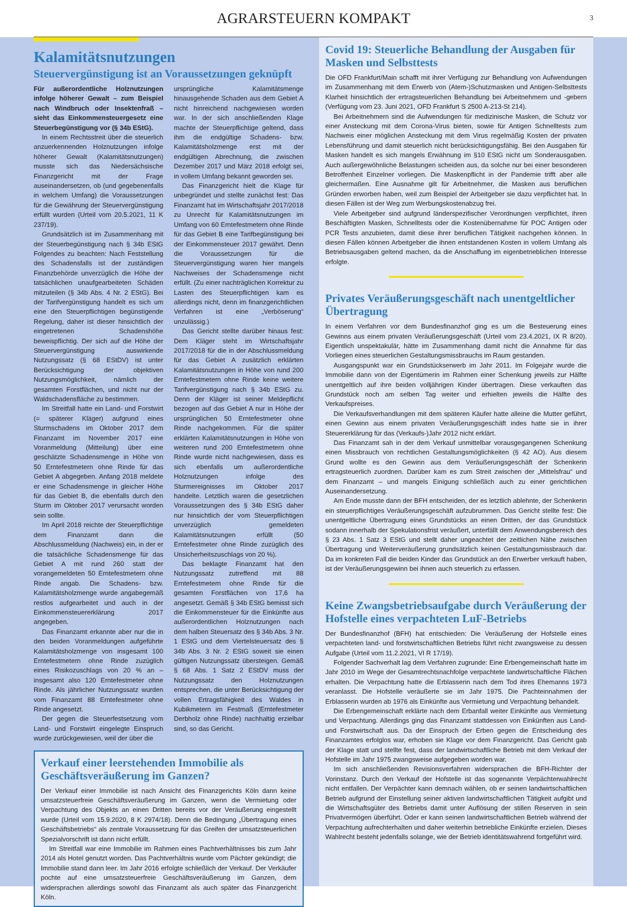AGRARSTEUERN KOMPAKT
3
Kalamitätsnutzungen
Steuervergünstigung ist an Voraussetzungen geknüpft
Für außerordentliche Holznutzungen infolge höherer Gewalt – zum Beispiel nach Windbruch oder Insektenfraß – sieht das Einkommensteuergesetz eine Steuerbegünstigung vor (§ 34b EStG).
In einem Rechtsstreit über die steuerlich anzuerkennenden Holznutzungen infolge höherer Gewalt (Kalamitätsnutzungen) musste sich das Niedersächsische Finanzgericht mit der Frage auseinandersetzen, ob (und gegebenenfalls in welchem Umfang) die Voraussetzungen für die Gewährung der Steuervergünstigung erfüllt wurden (Urteil vom 20.5.2021, 11 K 237/19).
Grundsätzlich ist im Zusammenhang mit der Steuerbegünstigung nach § 34b EStG Folgendes zu beachten: Nach Feststellung des Schadensfalls ist der zuständigen Finanzbehörde unverzüglich die Höhe der tatsächlichen unaufgearbeiteten Schäden mitzuteilen (§ 34b Abs. 4 Nr. 2 EStG). Bei der Tarifvergünstigung handelt es sich um eine den Steuerpflichtigen begünstigende Regelung, daher ist dieser hinsichtlich der eingetretenen Schadenshöhe beweispflichtig. Der sich auf die Höhe der Steuervergünstigung auswirkende Nutzungssatz (§ 68 EStDV) ist unter Berücksichtigung der objektiven Nutzungsmöglichkeit, nämlich der gesamten Forstflächen, und nicht nur der Waldschadensfläche zu bestimmen.
Im Streitfall hatte ein Land- und Forstwirt (= späterer Kläger) aufgrund eines Sturmschadens im Oktober 2017 dem Finanzamt im November 2017 eine Voranmeldung (Mitteilung) über eine geschätzte Schadensmenge in Höhe von 50 Erntefestmetern ohne Rinde für das Gebiet A abgegeben. Anfang 2018 meldete er eine Schadensmenge in gleicher Höhe für das Gebiet B, die ebenfalls durch den Sturm im Oktober 2017 verursacht worden sein sollte.
Im April 2018 reichte der Steuerpflichtige dem Finanzamt dann die Abschlussmeldung (Nachweis) ein, in der er die tatsächliche Schadensmenge für das Gebiet A mit rund 260 statt der vorangemeldeten 50 Erntefestmetern ohne Rinde angab. Die Schadens- bzw. Kalamitätsholzmenge wurde angabegemäß restlos aufgearbeitet und auch in der Einkommensteuererklärung 2017 angegeben.
Das Finanzamt erkannte aber nur die in den beiden Voranmeldungen aufgeführte Kalamitätsholzmenge von insgesamt 100 Erntefestmetern ohne Rinde zuzüglich eines Risikozuschlags von 20 % an – insgesamt also 120 Erntefestmeter ohne Rinde. Als jährlicher Nutzungssatz wurden vom Finanzamt 88 Erntefestmeter ohne Rinde angesetzt.
Der gegen die Steuerfestsetzung vom Land- und Forstwirt eingelegte Einspruch wurde zurückgewiesen, weil der über die
ursprüngliche Kalamitätsmenge hinausgehende Schaden aus dem Gebiet A nicht hinreichend nachgewiesen worden war. In der sich anschließenden Klage machte der Steuerpflichtige geltend, dass ihm die endgültige Schadens- bzw. Kalamitätsholzmenge erst mit der endgültigen Abrechnung, die zwischen Dezember 2017 und März 2018 erfolgt sei, in vollem Umfang bekannt geworden sei.
Das Finanzgericht hielt die Klage für unbegründet und stellte zunächst fest: Das Finanzamt hat im Wirtschaftsjahr 2017/2018 zu Unrecht für Kalamitätsnutzungen im Umfang von 60 Erntefestmetern ohne Rinde für das Gebiet B eine Tarifbegünstigung bei der Einkommensteuer 2017 gewährt. Denn die Voraussetzungen für die Steuervergünstigung waren hier mangels Nachweises der Schadensmenge nicht erfüllt. (Zu einer nachträglichen Korrektur zu Lasten des Steuerpflichtigen kam es allerdings nicht, denn im finanzgerichtlichen Verfahren ist eine „Verböserung“ unzulässig.)
Das Gericht stellte darüber hinaus fest: Dem Kläger steht im Wirtschaftsjahr 2017/2018 für die in der Abschlussmeldung für das Gebiet A zusätzlich erklärten Kalamitätsnutzungen in Höhe von rund 200 Erntefestmetern ohne Rinde keine weitere Tarifvergünstigung nach § 34b EStG zu. Denn der Kläger ist seiner Meldepflicht bezogen auf das Gebiet A nur in Höhe der ursprünglichen 50 Erntefestmeter ohne Rinde nachgekommen. Für die später erklärten Kalamitätsnutzungen in Höhe von weiteren rund 200 Erntefestmetern ohne Rinde wurde nicht nachgewiesen, dass es sich ebenfalls um außerordentliche Holznutzungen infolge des Sturmereignisses im Oktober 2017 handelte. Letztlich waren die gesetzlichen Voraussetzungen des § 34b EStG daher nur hinsichtlich der vom Steuerpflichtigen unverzüglich gemeldeten Kalamitätsnutzungen erfüllt (50 Erntefestmeter ohne Rinde zuzüglich des Unsicherheitszuschlags von 20 %).
Das beklagte Finanzamt hat den Nutzungssatz zutreffend mit 88 Erntefestmetern ohne Rinde für die gesamten Forstflächen von 17,6 ha angesetzt. Gemäß § 34b EStG bemisst sich die Einkommensteuer für die Einkünfte aus außerordentlichen Holznutzungen nach dem halben Steuersatz des § 34b Abs. 3 Nr. 1 EStG und dem Viertelsteuersatz des § 34b Abs. 3 Nr. 2 EStG soweit sie einen gültigen Nutzungssatz übersteigen. Gemäß § 68 Abs. 1 Satz 2 EStDV muss der Nutzungssatz den Holznutzungen entsprechen, die unter Berücksichtigung der vollen Ertragsfähigkeit des Waldes in Kubikmetern im Festmaß (Erntefestmeter Derbholz ohne Rinde) nachhaltig erzielbar sind, so das Gericht.
Verkauf einer leerstehenden Immobilie als Geschäftsveräußerung im Ganzen?
Der Verkauf einer Immobilie ist nach Ansicht des Finanzgerichts Köln dann keine umsatzsteuerfreie Geschäftsveräußerung im Ganzen, wenn die Vermietung oder Verpachtung des Objekts an einen Dritten bereits vor der Veräußerung eingestellt wurde (Urteil vom 15.9.2020, 8 K 2974/18). Denn die Bedingung „Übertragung eines Geschäftsbetriebs“ als zentrale Voraussetzung für das Greifen der umsatzsteuerlichen Spezialvorschrift ist dann nicht erfüllt.
Im Streitfall war eine Immobilie im Rahmen eines Pachtverhältnisses bis zum Jahr 2014 als Hotel genutzt worden. Das Pachtverhältnis wurde vom Pächter gekündigt; die Immobilie stand dann leer. Im Jahr 2016 erfolgte schließlich der Verkauf. Der Verkäufer pochte auf eine umsatzsteuerfreie Geschäftsveräußerung im Ganzen, dem widersprachen allerdings sowohl das Finanzamt als auch später das Finanzgericht Köln.
Covid 19: Steuerliche Behandlung der Ausgaben für Masken und Selbsttests
Die OFD Frankfurt/Main schafft mit ihrer Verfügung zur Behandlung von Aufwendungen im Zusammenhang mit dem Erwerb von (Atem-)Schutzmasken und Antigen-Selbsttests Klarheit hinsichtlich der ertragsteuerlichen Behandlung bei Arbeitnehmern und -gebern (Verfügung vom 23. Juni 2021, OFD Frankfurt S 2500 A-213-St 214).
Bei Arbeitnehmern sind die Aufwendungen für medizinische Masken, die Schutz vor einer Ansteckung mit dem Corona-Virus bieten, sowie für Antigen Schnelltests zum Nachweis einer möglichen Ansteckung mit dem Virus regelmäßig Kosten der privaten Lebensführung und damit steuerlich nicht berücksichtigungsfähig. Bei den Ausgaben für Masken handelt es sich mangels Erwähnung im §10 EStG nicht um Sonderausgaben. Auch außergewöhnliche Belastungen scheiden aus, da solche nur bei einer besonderen Betroffenheit Einzelner vorliegen. Die Maskenpflicht in der Pandemie trifft aber alle gleichermaßen. Eine Ausnahme gilt für Arbeitnehmer, die Masken aus beruflichen Gründen erworben haben, weil zum Beispiel der Arbeitgeber sie dazu verpflichtet hat. In diesen Fällen ist der Weg zum Werbungskostenabzug frei.
Viele Arbeitgeber sind aufgrund länderspezifischer Verordnungen verpflichtet, ihren Beschäftigten Masken, Schnelltests oder die Kostenübernahme für POC Antigen oder PCR Tests anzubieten, damit diese ihrer beruflichen Tätigkeit nachgehen können. In diesen Fällen können Arbeitgeber die ihnen entstandenen Kosten in vollem Umfang als Betriebsausgaben geltend machen, da die Anschaffung im eigenbetrieblichen Interesse erfolgte.
Privates Veräußerungsgeschäft nach unentgeltlicher Übertragung
In einem Verfahren vor dem Bundesfinanzhof ging es um die Besteuerung eines Gewinns aus einem privaten Veräußerungsgeschäft (Urteil vom 23.4.2021, IX R 8/20). Eigentlich unspektakulär, hätte im Zusammenhang damit nicht die Annahme für das Vorliegen eines steuerlichen Gestaltungsmissbrauchs im Raum gestanden.
Ausgangspunkt war ein Grundstückserwerb im Jahr 2011. Im Folgejahr wurde die Immobilie dann von der Eigentümerin im Rahmen einer Schenkung jeweils zur Hälfte unentgeltlich auf ihre beiden volljährigen Kinder übertragen. Diese verkauften das Grundstück noch am selben Tag weiter und erhielten jeweils die Hälfte des Verkaufspreises.
Die Verkaufsverhandlungen mit dem späteren Käufer hatte alleine die Mutter geführt, einen Gewinn aus einem privaten Veräußerungsgeschäft indes hatte sie in ihrer Steuererklärung für das (Verkaufs-)Jahr 2012 nicht erklärt.
Das Finanzamt sah in der dem Verkauf unmittelbar vorausgegangenen Schenkung einen Missbrauch von rechtlichen Gestaltungsmöglichkeiten (§ 42 AO). Aus diesem Grund wollte es den Gewinn aus dem Veräußerungsgeschäft der Schenkerin ertragsteuerlich zuordnen. Darüber kam es zum Streit zwischen der „Mittelsfrau“ und dem Finanzamt – und mangels Einigung schließlich auch zu einer gerichtlichen Auseinandersetzung.
Am Ende musste dann der BFH entscheiden, der es letztlich ablehnte, der Schenkerin ein steuerpflichtiges Veräußerungsgeschäft aufzubrummen. Das Gericht stellte fest: Die unentgeltliche Übertragung eines Grundstücks an einen Dritten, der das Grundstück sodann innerhalb der Spekulationsfrist veräußert, unterfällt dem Anwendungsbereich des § 23 Abs. 1 Satz 3 EStG und stellt daher ungeachtet der zeitlichen Nähe zwischen Übertragung und Weiterveräußerung grundsätzlich keinen Gestaltungsmissbrauch dar. Da im konkreten Fall die beiden Kinder das Grundstück an den Erwerber verkauft haben, ist der Veräußerungsgewinn bei ihnen auch steuerlich zu erfassen.
Keine Zwangsbetriebsaufgabe durch Veräußerung der Hofstelle eines verpachteten LuF-Betriebs
Der Bundesfinanzhof (BFH) hat entschieden: Die Veräußerung der Hofstelle eines verpachteten land- und forstwirtschaftlichen Betriebs führt nicht zwangsweise zu dessen Aufgabe (Urteil vom 11.2.2021, VI R 17/19).
Folgender Sachverhalt lag dem Verfahren zugrunde: Eine Erbengemeinschaft hatte im Jahr 2010 im Wege der Gesamtrechtsnachfolge verpachtete landwirtschaftliche Flächen erhalten. Die Verpachtung hatte die Erblasserin nach dem Tod ihres Ehemanns 1973 veranlasst. Die Hofstelle veräußerte sie im Jahr 1975. Die Pachteinnahmen der Erblasserin wurden ab 1976 als Einkünfte aus Vermietung und Verpachtung behandelt.
Die Erbengemeinschaft erklärte nach dem Erbanfall weiter Einkünfte aus Vermietung und Verpachtung. Allerdings ging das Finanzamt stattdessen von Einkünften aus Land- und Forstwirtschaft aus. Da der Einspruch der Erben gegen die Entscheidung des Finanzamtes erfolglos war, erhoben sie Klage vor dem Finanzgericht. Das Gericht gab der Klage statt und stellte fest, dass der landwirtschaftliche Betrieb mit dem Verkauf der Hofstelle im Jahr 1975 zwangsweise aufgegeben worden war.
Im sich anschließenden Revisionsverfahren widersprachen die BFH-Richter der Vorinstanz. Durch den Verkauf der Hofstelle ist das sogenannte Verpächterwahlrecht nicht entfallen. Der Verpächter kann demnach wählen, ob er seinen landwirtschaftlichen Betrieb aufgrund der Einstellung seiner aktiven landwirtschaftlichen Tätigkeit aufgibt und die Wirtschaftsgüter des Betriebs damit unter Auflösung der stillen Reserven in sein Privatvermögen überführt. Oder er kann seinen landwirtschaftlichen Betrieb während der Verpachtung aufrechterhalten und daher weiterhin betriebliche Einkünfte erzielen. Dieses Wahlrecht besteht jedenfalls solange, wie der Betrieb identitätswahrend fortgeführt wird.